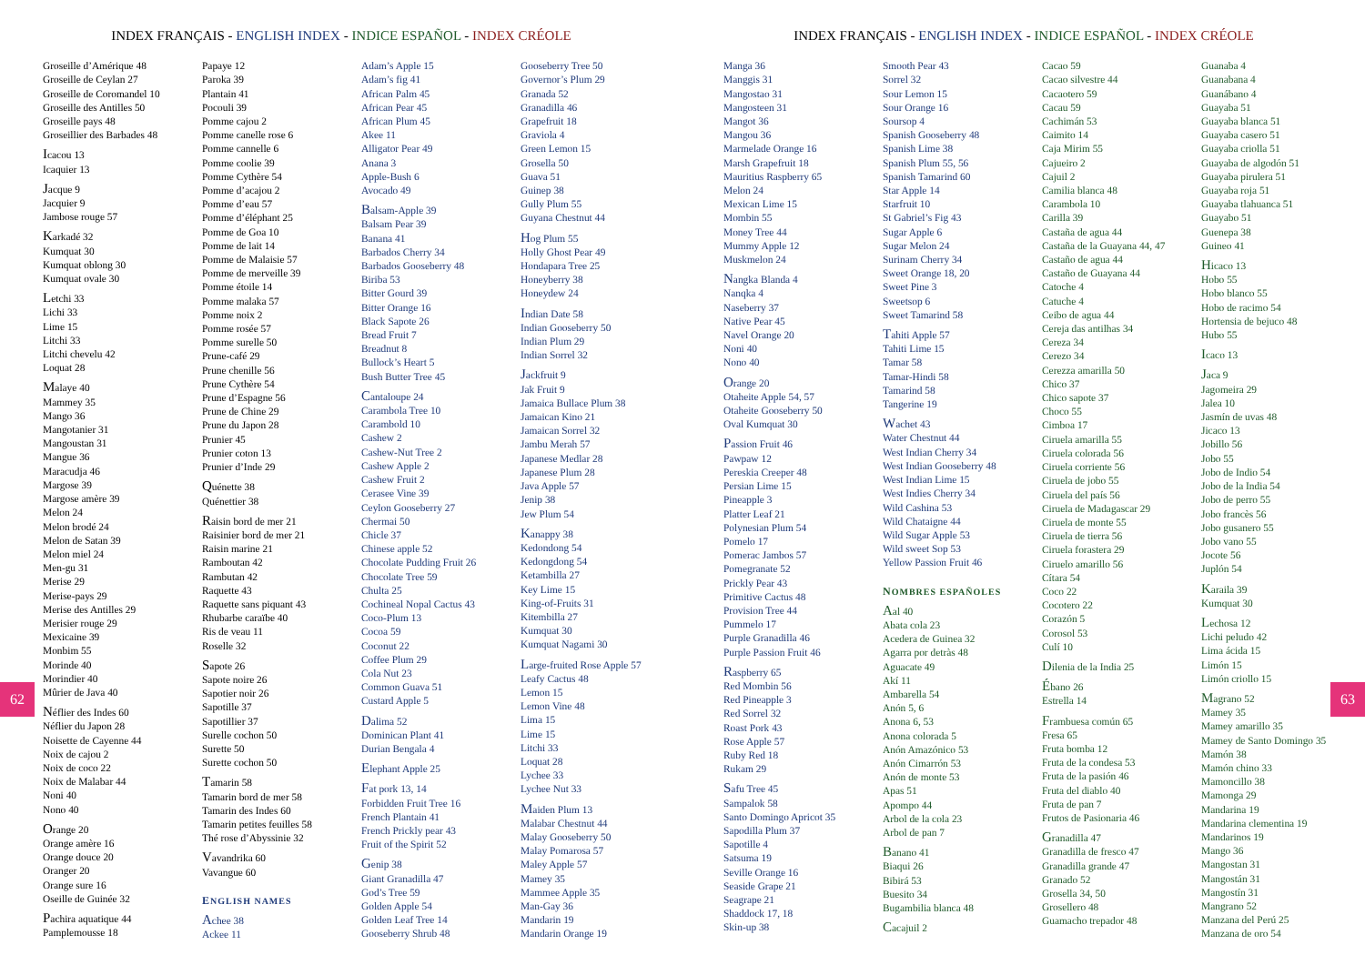INDEX FRANÇAIS - ENGLISH INDEX - INDICE ESPAÑOL - INDEX CRÉOLE
Groseille d’Amérique 48
Groseille de Ceylan 27
Groseille de Coromandel 10
Groseille des Antilles 50
Groseille pays 48
Groseillier des Barbades 48
Icacou 13
Icaquier 13
Jacque 9
Jacquier 9
Jambose rouge 57
Karkadé 32
Kumquat 30
Kumquat oblong 30
Kumquat ovale 30
Letchi 33
Lichi 33
Lime 15
Litchi 33
Litchi chevelu 42
Loquat 28
Malaye 40
Mammey 35
Mango 36
Mangotanier 31
Mangoustan 31
Mangue 36
Maracudja 46
Margose 39
Margose amère 39
Melon 24
Melon brodé 24
Melon de Satan 39
Melon miel 24
Men-gu 31
Merise 29
Merise-pays 29
Merise des Antilles 29
Merisier rouge 29
Mexicaine 39
Monbim 55
Morinde 40
Morindier 40
Mûrier de Java 40
Néflier des Indes 60
Néflier du Japon 28
Noisette de Cayenne 44
Noix de cajou 2
Noix de coco 22
Noix de Malabar 44
Noni 40
Nono 40
Orange 20
Orange amère 16
Orange douce 20
Oranger 20
Orange sure 16
Oseille de Guinée 32
Pachira aquatique 44
Pamplemousse 18
Papaye 12
Paroka 39
Plantain 41
Pocouli 39
Pomme cajou 2
Pomme canelle rose 6
Pomme cannelle 6
Pomme coolie 39
Pomme Cythère 54
Pomme d’acajou 2
Pomme d’eau 57
Pomme d’éléphant 25
Pomme de Goa 10
Pomme de lait 14
Pomme de Malaisie 57
Pomme de merveille 39
Pomme étoile 14
Pomme malaka 57
Pomme noix 2
Pomme rosée 57
Pomme surelle 50
Prune-café 29
Prune chenille 56
Prune Cythère 54
Prune d’Espagne 56
Prune de Chine 29
Prune du Japon 28
Prunier 45
Prunier coton 13
Prunier d’Inde 29
Quénette 38
Quénettier 38
Raisin bord de mer 21
Raisinier bord de mer 21
Raisin marine 21
Ramboutan 42
Rambutan 42
Raquette 43
Raquette sans piquant 43
Rhubarbe caraïbe 40
Ris de veau 11
Roselle 32
Sapote 26
Sapote noire 26
Sapotier noir 26
Sapotille 37
Sapotillier 37
Surelle cochon 50
Surette 50
Surette cochon 50
Tamarin 58
Tamarin bord de mer 58
Tamarin des Indes 60
Tamarin petites feuilles 58
Thé rose d’Abyssinie 32
Vavandrika 60
Vavangue 60
ENGLISH NAMES
Achee 38
Ackee 11
Adam’s Apple 15
Adam’s fig 41
African Palm 45
African Pear 45
African Plum 45
Akee 11
Alligator Pear 49
Anana 3
Apple-Bush 6
Avocado 49
Balsam-Apple 39
Balsam Pear 39
Banana 41
Barbados Cherry 34
Barbados Gooseberry 48
Biriba 53
Bitter Gourd 39
Bitter Orange 16
Black Sapote 26
Bread Fruit 7
Breadnut 8
Bullock’s Heart 5
Bush Butter Tree 45
Cantaloupe 24
Carambola Tree 10
Carambold 10
Cashew 2
Cashew-Nut Tree 2
Cashew Apple 2
Cashew Fruit 2
Cerasee Vine 39
Ceylon Gooseberry 27
Chermai 50
Chicle 37
Chinese apple 52
Chocolate Pudding Fruit 26
Chocolate Tree 59
Chulta 25
Cochineal Nopal Cactus 43
Coco-Plum 13
Cocoa 59
Coconut 22
Coffee Plum 29
Cola Nut 23
Common Guava 51
Custard Apple 5
Dalima 52
Dominican Plant 41
Durian Bengala 4
Elephant Apple 25
Fat pork 13, 14
Forbidden Fruit Tree 16
French Plantain 41
French Prickly pear 43
Fruit of the Spirit 52
Genip 38
Giant Granadilla 47
God’s Tree 59
Golden Apple 54
Golden Leaf Tree 14
Gooseberry Shrub 48
Gooseberry Tree 50
Governor’s Plum 29
Granada 52
Granadilla 46
Grapefruit 18
Graviola 4
Green Lemon 15
Grosella 50
Guava 51
Guinep 38
Gully Plum 55
Guyana Chestnut 44
Hog Plum 55
Holly Ghost Pear 49
Hondapara Tree 25
Honeyberry 38
Honeydew 24
Indian Date 58
Indian Gooseberry 50
Indian Plum 29
Indian Sorrel 32
Jackfruit 9
Jak Fruit 9
Jamaica Bullace Plum 38
Jamaican Kino 21
Jamaican Sorrel 32
Jambu Merah 57
Japanese Medlar 28
Japanese Plum 28
Java Apple 57
Jenip 38
Jew Plum 54
Kanappy 38
Kedondong 54
Kedongdong 54
Ketambilla 27
Key Lime 15
King-of-Fruits 31
Kitembilla 27
Kumquat 30
Kumquat Nagami 30
Large-fruited Rose Apple 57
Leafy Cactus 48
Lemon 15
Lemon Vine 48
Lima 15
Lime 15
Litchi 33
Loquat 28
Lychee 33
Lychee Nut 33
Maiden Plum 13
Malabar Chestnut 44
Malay Gooseberry 50
Malay Pomarosa 57
Maley Apple 57
Mamey 35
Mammee Apple 35
Man-Gay 36
Mandarin 19
Mandarin Orange 19
62
INDEX FRANÇAIS - ENGLISH INDEX - INDICE ESPAÑOL - INDEX CRÉOLE
Manga 36
Manggis 31
Mangostao 31
Mangosteen 31
Mangot 36
Mangou 36
Marmelade Orange 16
Marsh Grapefruit 18
Mauritius Raspberry 65
Melon 24
Mexican Lime 15
Mombin 55
Money Tree 44
Mummy Apple 12
Muskmelon 24
Nangka Blanda 4
Nanqka 4
Naseberry 37
Native Pear 45
Navel Orange 20
Noni 40
Nono 40
Orange 20
Otaheite Apple 54, 57
Otaheite Gooseberry 50
Oval Kumquat 30
Passion Fruit 46
Pawpaw 12
Pereskia Creeper 48
Persian Lime 15
Pineapple 3
Platter Leaf 21
Polynesian Plum 54
Pomelo 17
Pomerac Jambos 57
Pomegranate 52
Prickly Pear 43
Primitive Cactus 48
Provision Tree 44
Pummelo 17
Purple Granadilla 46
Purple Passion Fruit 46
Raspberry 65
Red Mombin 56
Red Pineapple 3
Red Sorrel 32
Roast Pork 43
Rose Apple 57
Ruby Red 18
Rukam 29
Safu Tree 45
Sampalok 58
Santo Domingo Apricot 35
Sapodilla Plum 37
Sapotille 4
Satsuma 19
Seville Orange 16
Seaside Grape 21
Seagrape 21
Shaddock 17, 18
Skin-up 38
Smooth Pear 43
Sorrel 32
Sour Lemon 15
Sour Orange 16
Soursop 4
Spanish Gooseberry 48
Spanish Lime 38
Spanish Plum 55, 56
Spanish Tamarind 60
Star Apple 14
Starfruit 10
St Gabriel’s Fig 43
Sugar Apple 6
Sugar Melon 24
Surinam Cherry 34
Sweet Orange 18, 20
Sweet Pine 3
Sweetsop 6
Sweet Tamarind 58
Tahiti Apple 57
Tahiti Lime 15
Tamar 58
Tamar-Hindi 58
Tamarind 58
Tangerine 19
Wachet 43
Water Chestnut 44
West Indian Cherry 34
West Indian Gooseberry 48
West Indian Lime 15
West Indies Cherry 34
Wild Cashina 53
Wild Chataigne 44
Wild Sugar Apple 53
Wild sweet Sop 53
Yellow Passion Fruit 46
NOMBRES ESPAÑOLES
Aal 40
Abata cola 23
Acedera de Guinea 32
Agarra por detràs 48
Aguacate 49
Akí 11
Ambarella 54
Anón 5, 6
Anona 6, 53
Anona colorada 5
Anón Amazónico 53
Anón Cimarrón 53
Anón de monte 53
Apas 51
Apompo 44
Arbol de la cola 23
Arbol de pan 7
Banano 41
Biaqui 26
Bibirá 53
Buesito 34
Bugambilia blanca 48
Cacajuil 2
Cacao 59
Cacao silvestre 44
Cacaotero 59
Cacau 59
Cachimán 53
Caimito 14
Caja Mirim 55
Cajueiro 2
Cajuil 2
Camilia blanca 48
Carambola 10
Carilla 39
Castaña de agua 44
Castaña de la Guayana 44, 47
Castaño de agua 44
Castaño de Guayana 44
Catoche 4
Catuche 4
Ceibo de agua 44
Cereja das antilhas 34
Cereza 34
Cerezo 34
Cerezza amarilla 50
Chico 37
Chico sapote 37
Choco 55
Cimboa 17
Ciruela amarilla 55
Ciruela colorada 56
Ciruela corriente 56
Ciruela de jobo 55
Ciruela del país 56
Ciruela de Madagascar 29
Ciruela de monte 55
Ciruela de tierra 56
Ciruela forastera 29
Ciruelo amarillo 56
Cítara 54
Coco 22
Cocotero 22
Corazón 5
Corosol 53
Culí 10
Dilenia de la India 25
Ébano 26
Estrella 14
Frambuesa común 65
Fresa 65
Fruta bomba 12
Fruta de la condesa 53
Fruta de la pasión 46
Fruta del diablo 40
Fruta de pan 7
Frutos de Pasionaria 46
Granadilla 47
Granadilla de fresco 47
Granadilla grande 47
Granado 52
Grosella 34, 50
Grosellero 48
Guamacho trepador 48
Guanaba 4
Guanabana 4
Guanábano 4
Guayaba 51
Guayaba blanca 51
Guayaba casero 51
Guayaba criolla 51
Guayaba de algodón 51
Guayaba pirulera 51
Guayaba roja 51
Guayaba tlahuanca 51
Guayabo 51
Guenepa 38
Guineo 41
Hicaco 13
Hobo 55
Hobo blanco 55
Hobo de racimo 54
Hortensia de bejuco 48
Hubo 55
Icaco 13
Jaca 9
Jagomeira 29
Jalea 10
Jasmín de uvas 48
Jicaco 13
Jobillo 56
Jobo 55
Jobo de Indio 54
Jobo de la India 54
Jobo de perro 55
Jobo francès 56
Jobo gusanero 55
Jobo vano 55
Jocote 56
Juplón 54
Karaila 39
Kumquat 30
Lechosa 12
Lichi peludo 42
Lima ácida 15
Limón 15
Limón criollo 15
Magrano 52
Mamey 35
Mamey amarillo 35
Mamey de Santo Domingo 35
Mamón 38
Mamón chino 33
Mamoncillo 38
Mamonga 29
Mandarina 19
Mandarina clementina 19
Mandarinos 19
Mango 36
Mangostan 31
Mangostán 31
Mangostín 31
Mangrano 52
Manzana del Perú 25
Manzana de oro 54
63